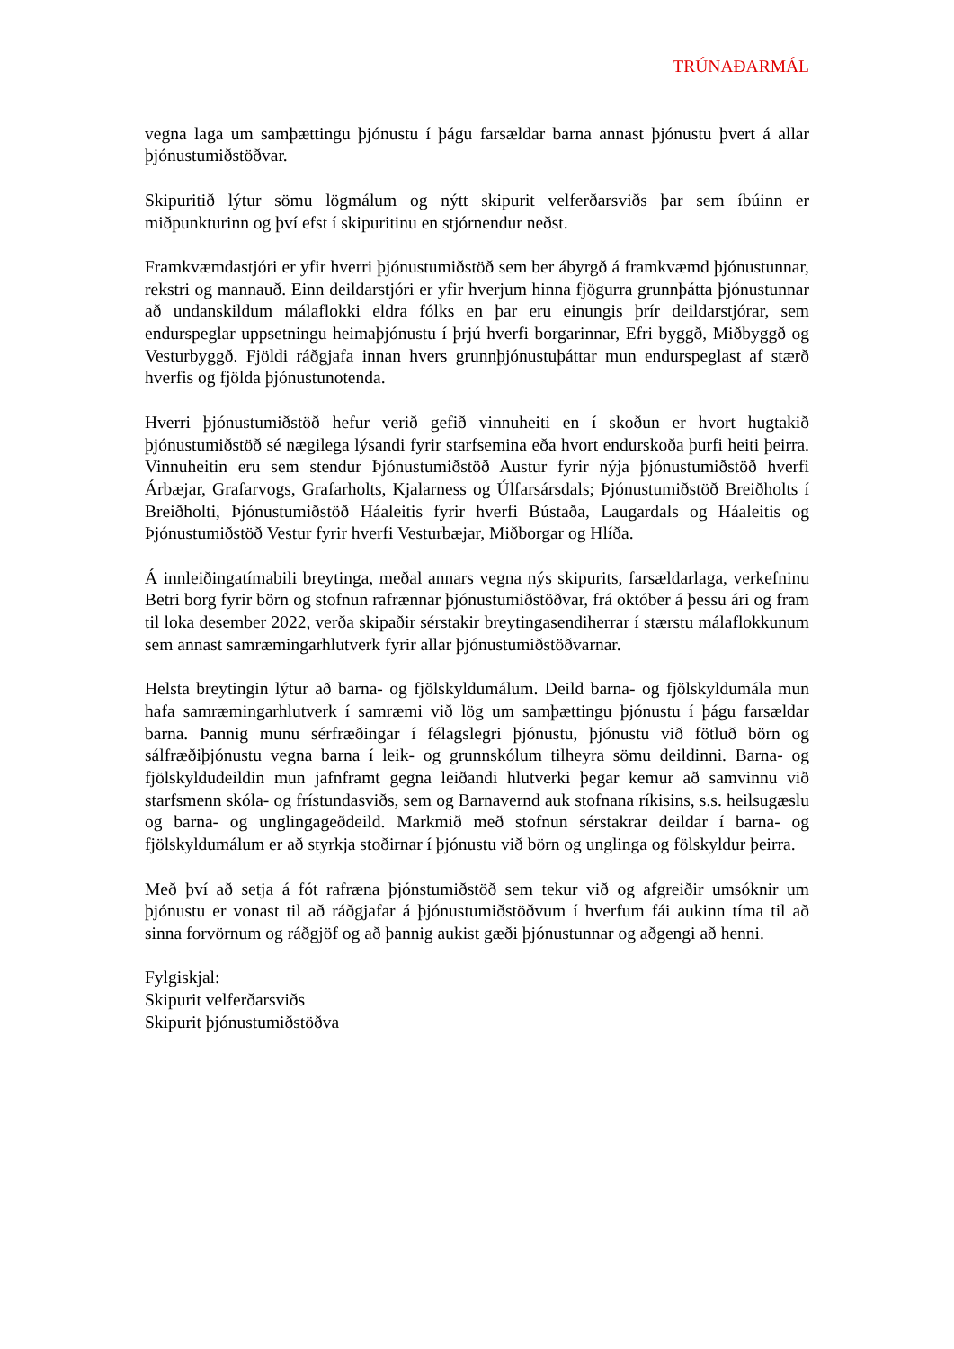TRÚNAÐARMÁL
vegna laga um samþættingu þjónustu í þágu farsældar barna annast þjónustu þvert á allar þjónustumiðstöðvar.
Skipuritið lýtur sömu lögmálum og nýtt skipurit velferðarsviðs þar sem íbúinn er miðpunkturinn og því efst í skipuritinu en stjórnendur neðst.
Framkvæmdastjóri er yfir hverri þjónustumiðstöð sem ber ábyrgð á framkvæmd þjónustunnar, rekstri og mannauð. Einn deildarstjóri er yfir hverjum hinna fjögurra grunnþátta þjónustunnar að undanskildum málaflokki eldra fólks en þar eru einungis þrír deildarstjórar, sem endurspeglar uppsetningu heimaþjónustu í þrjú hverfi borgarinnar, Efri byggð, Miðbyggð og Vesturbyggð. Fjöldi ráðgjafa innan hvers grunnþjónustuþáttar mun endurspeglast af stærð hverfis og fjölda þjónustunotenda.
Hverri þjónustumiðstöð hefur verið gefið vinnuheiti en í skoðun er hvort hugtakið þjónustumiðstöð sé nægilega lýsandi fyrir starfsemina eða hvort endurskoða þurfi heiti þeirra. Vinnuheitin eru sem stendur Þjónustumiðstöð Austur fyrir nýja þjónustumiðstöð hverfi Árbæjar, Grafarvogs, Grafarholts, Kjalarness og Úlfarsársdals; Þjónustumiðstöð Breiðholts í Breiðholti, Þjónustumiðstöð Háaleitis fyrir hverfi Bústaða, Laugardals og Háaleitis og Þjónustumiðstöð Vestur fyrir hverfi Vesturbæjar, Miðborgar og Hlíða.
Á innleiðingatímabili breytinga, meðal annars vegna nýs skipurits, farsældarlaga, verkefninu Betri borg fyrir börn og stofnun rafrænnar þjónustumiðstöðvar, frá október á þessu ári og fram til loka desember 2022, verða skipaðir sérstakir breytingasendiherrar í stærstu málaflokkunum sem annast samræmingarhlutverk fyrir allar þjónustumiðstöðvarnar.
Helsta breytingin lýtur að barna- og fjölskyldumálum. Deild barna- og fjölskyldumála mun hafa samræmingarhlutverk í samræmi við lög um samþættingu þjónustu í þágu farsældar barna. Þannig munu sérfræðingar í félagslegri þjónustu, þjónustu við fötluð börn og sálfræðiþjónustu vegna barna í leik- og grunnskólum tilheyra sömu deildinni. Barna- og fjölskyldudeildin mun jafnframt gegna leiðandi hlutverki þegar kemur að samvinnu við starfsmenn skóla- og frístundasviðs, sem og Barnavernd auk stofnana ríkisins, s.s. heilsugæslu og barna- og unglingageðdeild. Markmið með stofnun sérstakrar deildar í barna- og fjölskyldumálum er að styrkja stoðirnar í þjónustu við börn og unglinga og fölskyldur þeirra.
Með því að setja á fót rafræna þjónstumiðstöð sem tekur við og afgreiðir umsóknir um þjónustu er vonast til að ráðgjafar á þjónustumiðstöðvum í hverfum fái aukinn tíma til að sinna forvörnum og ráðgjöf og að þannig aukist gæði þjónustunnar og aðgengi að henni.
Fylgiskjal:
Skipurit velferðarsviðs
Skipurit þjónustumiðstöðva